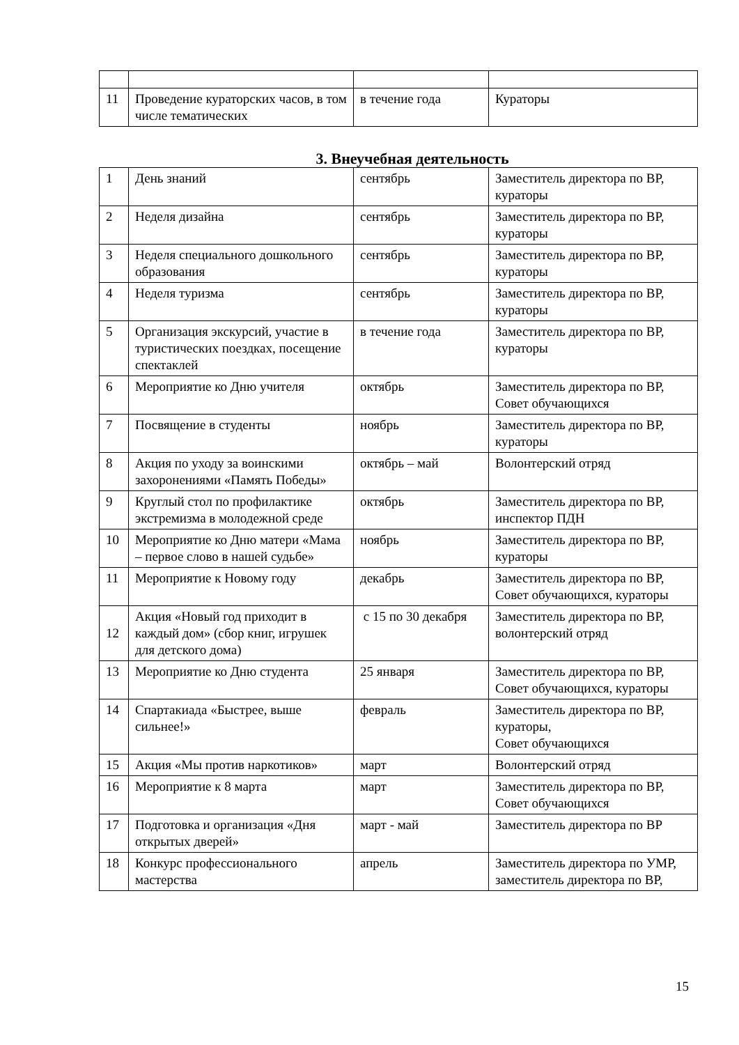| 11 | Проведение кураторских часов, в том числе тематических | в течение года | Кураторы |
3. Внеучебная деятельность
| 1 | День знаний | сентябрь | Заместитель директора по ВР, кураторы |
| 2 | Неделя дизайна | сентябрь | Заместитель директора по ВР, кураторы |
| 3 | Неделя специального дошкольного образования | сентябрь | Заместитель директора по ВР, кураторы |
| 4 | Неделя туризма | сентябрь | Заместитель директора по ВР, кураторы |
| 5 | Организация экскурсий, участие в туристических поездках, посещение спектаклей | в течение года | Заместитель директора по ВР, кураторы |
| 6 | Мероприятие ко Дню учителя | октябрь | Заместитель директора по ВР, Совет обучающихся |
| 7 | Посвящение в студенты | ноябрь | Заместитель директора по ВР, кураторы |
| 8 | Акция по уходу за воинскими захоронениями «Память Победы» | октябрь – май | Волонтерский отряд |
| 9 | Круглый стол по профилактике экстремизма в молодежной среде | октябрь | Заместитель директора по ВР, инспектор ПДН |
| 10 | Мероприятие ко Дню матери «Мама – первое слово в нашей судьбе» | ноябрь | Заместитель директора по ВР, кураторы |
| 11 | Мероприятие к Новому году | декабрь | Заместитель директора по ВР, Совет обучающихся, кураторы |
| 12 | Акция «Новый год приходит в каждый дом» (сбор книг, игрушек для детского дома) | с 15 по 30 декабря | Заместитель директора по ВР, волонтерский отряд |
| 13 | Мероприятие ко Дню студента | 25 января | Заместитель директора по ВР, Совет обучающихся, кураторы |
| 14 | Спартакиада «Быстрее, выше сильнее!» | февраль | Заместитель директора по ВР, кураторы, Совет обучающихся |
| 15 | Акция «Мы против наркотиков» | март | Волонтерский отряд |
| 16 | Мероприятие к 8 марта | март | Заместитель директора по ВР, Совет обучающихся |
| 17 | Подготовка и организация «Дня открытых дверей» | март - май | Заместитель директора по ВР |
| 18 | Конкурс профессионального мастерства | апрель | Заместитель директора по УМР, заместитель директора по ВР, |
15